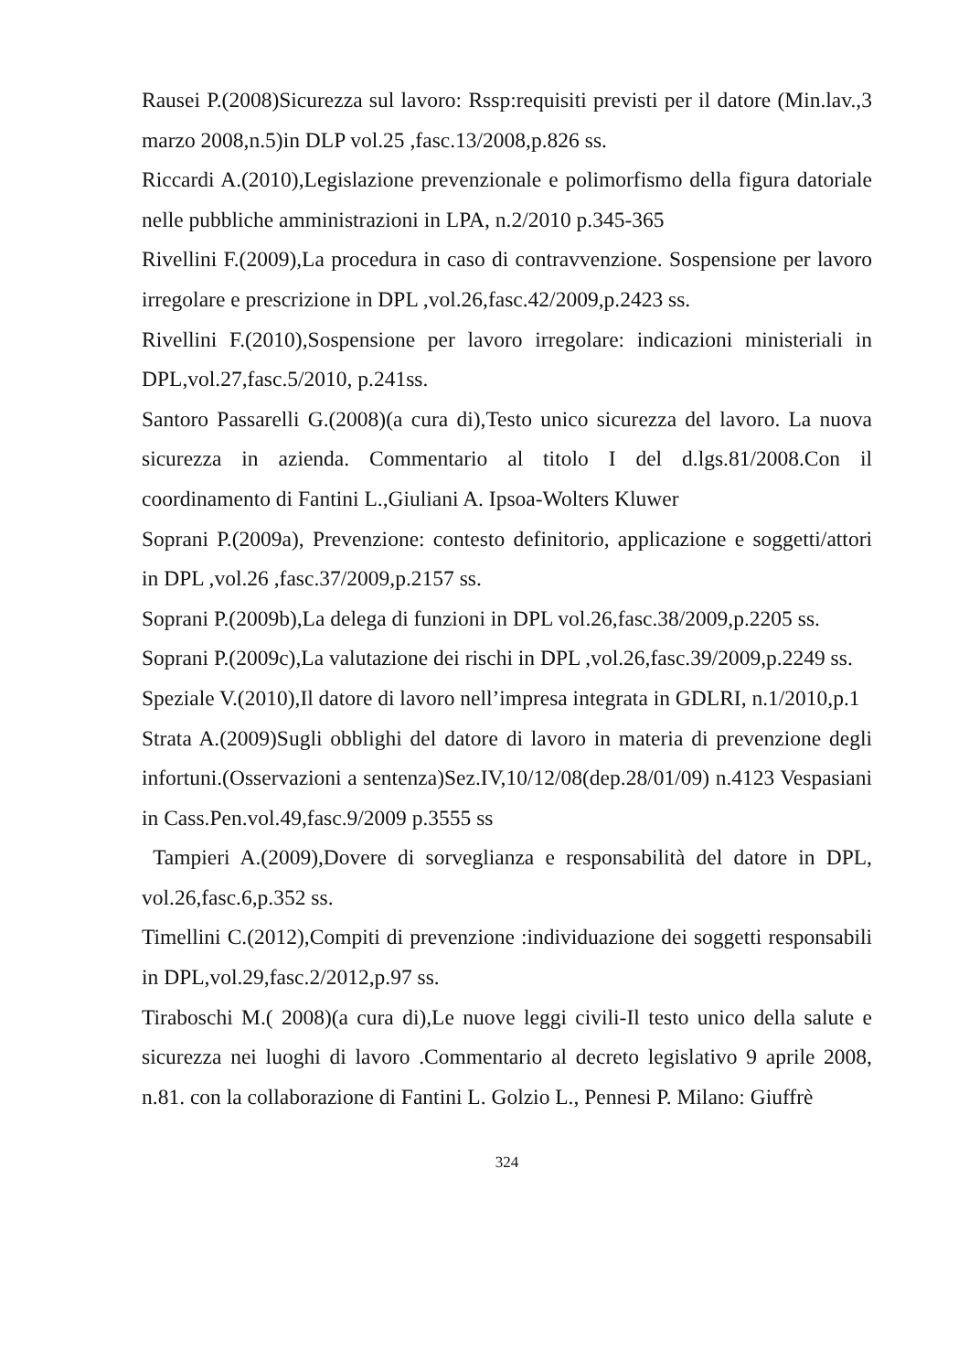Rausei P.(2008)Sicurezza sul lavoro: Rssp:requisiti previsti per il datore (Min.lav.,3 marzo 2008,n.5)in DLP vol.25 ,fasc.13/2008,p.826 ss.
Riccardi A.(2010),Legislazione prevenzionale e polimorfismo della figura datoriale nelle pubbliche amministrazioni in LPA, n.2/2010 p.345-365
Rivellini F.(2009),La procedura in caso di contravvenzione. Sospensione per lavoro irregolare e prescrizione in DPL ,vol.26,fasc.42/2009,p.2423 ss.
Rivellini F.(2010),Sospensione per lavoro irregolare: indicazioni ministeriali in DPL,vol.27,fasc.5/2010, p.241ss.
Santoro Passarelli G.(2008)(a cura di),Testo unico sicurezza del lavoro. La nuova sicurezza in azienda. Commentario al titolo I del d.lgs.81/2008.Con il coordinamento di Fantini L.,Giuliani A. Ipsoa-Wolters Kluwer
Soprani P.(2009a), Prevenzione: contesto definitorio, applicazione e soggetti/attori in DPL ,vol.26 ,fasc.37/2009,p.2157 ss.
Soprani P.(2009b),La delega di funzioni in DPL vol.26,fasc.38/2009,p.2205 ss.
Soprani P.(2009c),La valutazione dei rischi in DPL ,vol.26,fasc.39/2009,p.2249 ss.
Speziale V.(2010),Il datore di lavoro nell’impresa integrata in GDLRI, n.1/2010,p.1
Strata A.(2009)Sugli obblighi del datore di lavoro in materia di prevenzione degli infortuni.(Osservazioni a sentenza)Sez.IV,10/12/08(dep.28/01/09) n.4123 Vespasiani in Cass.Pen.vol.49,fasc.9/2009 p.3555 ss
Tampieri A.(2009),Dovere di sorveglianza e responsabilità del datore in DPL, vol.26,fasc.6,p.352 ss.
Timellini C.(2012),Compiti di prevenzione :individuazione dei soggetti responsabili in DPL,vol.29,fasc.2/2012,p.97 ss.
Tiraboschi M.( 2008)(a cura di),Le nuove leggi civili-Il testo unico della salute e sicurezza nei luoghi di lavoro .Commentario al decreto legislativo 9 aprile 2008, n.81. con la collaborazione di Fantini L. Golzio L., Pennesi P. Milano: Giuffrè
324